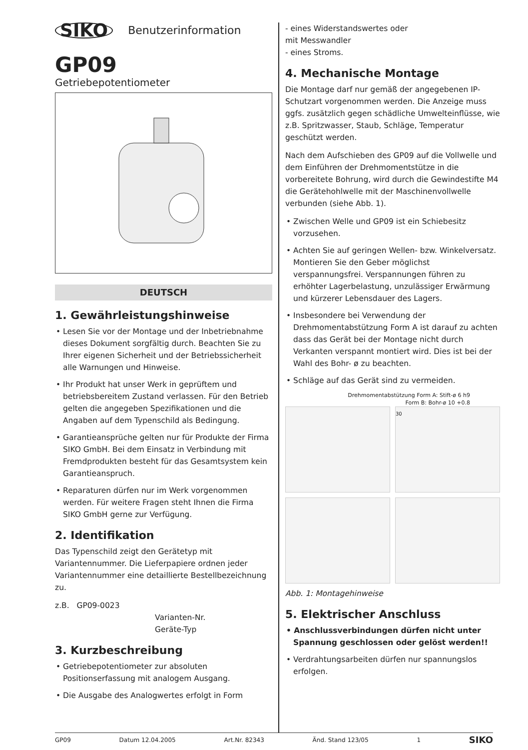SIKO Benutzerinformation
GP09
Getriebepotentiometer
DEUTSCH
1. Gewährleistungshinweise
• Lesen Sie vor der Montage und der Inbetriebnahme dieses Dokument sorgfältig durch. Beachten Sie zu Ihrer eigenen Sicherheit und der Betriebssicherheit alle Warnungen und Hinweise.
• Ihr Produkt hat unser Werk in geprüftem und betriebsbereitem Zustand verlassen. Für den Betrieb gelten die angegeben Spezifikationen und die Angaben auf dem Typenschild als Bedingung.
• Garantieansprüche gelten nur für Produkte der Firma SIKO GmbH. Bei dem Einsatz in Verbindung mit Fremdprodukten besteht für das Gesamtsystem kein Garantieanspruch.
• Reparaturen dürfen nur im Werk vorgenommen werden. Für weitere Fragen steht Ihnen die Firma SIKO GmbH gerne zur Verfügung.
2. Identifikation
Das Typenschild zeigt den Gerätetyp mit Variantennummer. Die Lieferpapiere ordnen jeder Variantennummer eine detaillierte Bestellbezeichnung zu.
z.B. GP09-0023
Varianten-Nr.
Geräte-Typ
3. Kurzbeschreibung
• Getriebepotentiometer zur absoluten Positionserfassung mit analogem Ausgang.
• Die Ausgabe des Analogwertes erfolgt in Form
- eines Widerstandswertes oder
mit Messwandler
- eines Stroms.
4. Mechanische Montage
Die Montage darf nur gemäß der angegebenen IP-Schutzart vorgenommen werden. Die Anzeige muss ggfs. zusätzlich gegen schädliche Umwelteinflüsse, wie z.B. Spritzwasser, Staub, Schläge, Temperatur geschützt werden.
Nach dem Aufschieben des GP09 auf die Vollwelle und dem Einführen der Drehmomentstütze in die vorbereitete Bohrung, wird durch die Gewindestifte M4 die Gerätehohlwelle mit der Maschinenvollwelle verbunden (siehe Abb. 1).
• Zwischen Welle und GP09 ist ein Schiebesitz vorzusehen.
• Achten Sie auf geringen Wellen- bzw. Winkelversatz. Montieren Sie den Geber möglichst verspannungsfrei. Verspannungen führen zu erhöhter Lagerbelastung, unzulässiger Erwärmung und kürzerer Lebensdauer des Lagers.
• Insbesondere bei Verwendung der Drehmomentabstützung Form A ist darauf zu achten dass das Gerät bei der Montage nicht durch Verkanten verspannt montiert wird. Dies ist bei der Wahl des Bohr- ø zu beachten.
• Schläge auf das Gerät sind zu vermeiden.
Drehmomentabstützung Form A: Stift-ø 6 h9
Form B: Bohr-ø 10 +0.8
30
Abb. 1: Montagehinweise
5. Elektrischer Anschluss
• Anschlussverbindungen dürfen nicht unter Spannung geschlossen oder gelöst werden!!
• Verdrahtungsarbeiten dürfen nur spannungslos erfolgen.
GP09 Datum 12.04.2005 Art.Nr. 82343 Änd. Stand 123/05 1 SIKO